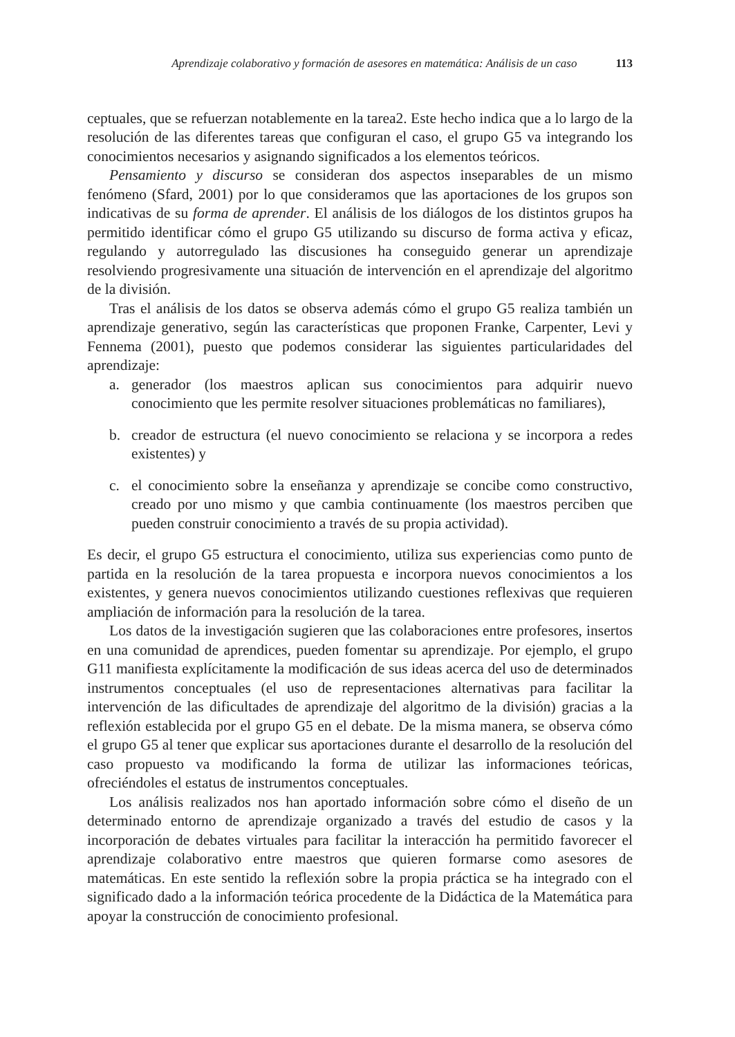Aprendizaje colaborativo y formación de asesores en matemática: Análisis de un caso 113
ceptuales, que se refuerzan notablemente en la tarea2. Este hecho indica que a lo largo de la resolución de las diferentes tareas que configuran el caso, el grupo G5 va integrando los conocimientos necesarios y asignando significados a los elementos teóricos.
Pensamiento y discurso se consideran dos aspectos inseparables de un mismo fenómeno (Sfard, 2001) por lo que consideramos que las aportaciones de los grupos son indicativas de su forma de aprender. El análisis de los diálogos de los distintos grupos ha permitido identificar cómo el grupo G5 utilizando su discurso de forma activa y eficaz, regulando y autorregulado las discusiones ha conseguido generar un aprendizaje resolviendo progresivamente una situación de intervención en el aprendizaje del algoritmo de la división.
Tras el análisis de los datos se observa además cómo el grupo G5 realiza también un aprendizaje generativo, según las características que proponen Franke, Carpenter, Levi y Fennema (2001), puesto que podemos considerar las siguientes particularidades del aprendizaje:
a. generador (los maestros aplican sus conocimientos para adquirir nuevo conocimiento que les permite resolver situaciones problemáticas no familiares),
b. creador de estructura (el nuevo conocimiento se relaciona y se incorpora a redes existentes) y
c. el conocimiento sobre la enseñanza y aprendizaje se concibe como constructivo, creado por uno mismo y que cambia continuamente (los maestros perciben que pueden construir conocimiento a través de su propia actividad).
Es decir, el grupo G5 estructura el conocimiento, utiliza sus experiencias como punto de partida en la resolución de la tarea propuesta e incorpora nuevos conocimientos a los existentes, y genera nuevos conocimientos utilizando cuestiones reflexivas que requieren ampliación de información para la resolución de la tarea.
Los datos de la investigación sugieren que las colaboraciones entre profesores, insertos en una comunidad de aprendices, pueden fomentar su aprendizaje. Por ejemplo, el grupo G11 manifiesta explícitamente la modificación de sus ideas acerca del uso de determinados instrumentos conceptuales (el uso de representaciones alternativas para facilitar la intervención de las dificultades de aprendizaje del algoritmo de la división) gracias a la reflexión establecida por el grupo G5 en el debate. De la misma manera, se observa cómo el grupo G5 al tener que explicar sus aportaciones durante el desarrollo de la resolución del caso propuesto va modificando la forma de utilizar las informaciones teóricas, ofreciéndoles el estatus de instrumentos conceptuales.
Los análisis realizados nos han aportado información sobre cómo el diseño de un determinado entorno de aprendizaje organizado a través del estudio de casos y la incorporación de debates virtuales para facilitar la interacción ha permitido favorecer el aprendizaje colaborativo entre maestros que quieren formarse como asesores de matemáticas. En este sentido la reflexión sobre la propia práctica se ha integrado con el significado dado a la información teórica procedente de la Didáctica de la Matemática para apoyar la construcción de conocimiento profesional.